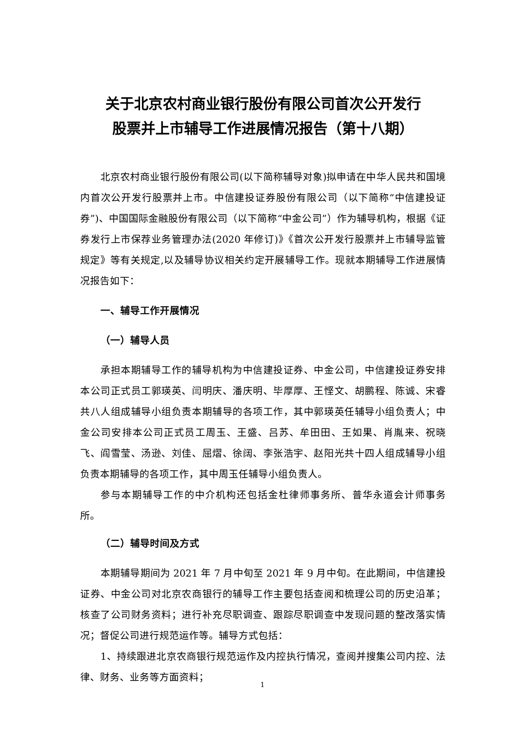关于北京农村商业银行股份有限公司首次公开发行
股票并上市辅导工作进展情况报告（第十八期）
北京农村商业银行股份有限公司(以下简称辅导对象)拟申请在中华人民共和国境内首次公开发行股票并上市。中信建投证券股份有限公司（以下简称“中信建投证券”)、中国国际金融股份有限公司（以下简称“中金公司”）作为辅导机构，根据《证券发行上市保荐业务管理办法(2020 年修订)》《首次公开发行股票并上市辅导监管规定》等有关规定,以及辅导协议相关约定开展辅导工作。现就本期辅导工作进展情况报告如下：
一、辅导工作开展情况
（一）辅导人员
承担本期辅导工作的辅导机构为中信建投证券、中金公司，中信建投证券安排本公司正式员工郭瑛英、闫明庆、潘庆明、毕厚厚、王悭文、胡鹏程、陈诚、宋睿共八人组成辅导小组负责本期辅导的各项工作，其中郭瑛英任辅导小组负责人；中金公司安排本公司正式员工周玉、王盛、吕苏、牟田田、王如果、肖胤来、祝晓飞、阎雪莹、汤逊、刘佳、屈熠、徐阔、李张浩宇、赵阳光共十四人组成辅导小组负责本期辅导的各项工作，其中周玉任辅导小组负责人。
参与本期辅导工作的中介机构还包括金杜律师事务所、普华永道会计师事务所。
（二）辅导时间及方式
本期辅导期间为 2021 年 7 月中旬至 2021 年 9 月中旬。在此期间，中信建投证券、中金公司对北京农商银行的辅导工作主要包括查阅和梳理公司的历史沿革；核查了公司财务资料；进行补充尽职调查、跟踪尽职调查中发现问题的整改落实情况；督促公司进行规范运作等。辅导方式包括：
1、持续跟进北京农商银行规范运作及内控执行情况，查阅并搜集公司内控、法律、财务、业务等方面资料；
1